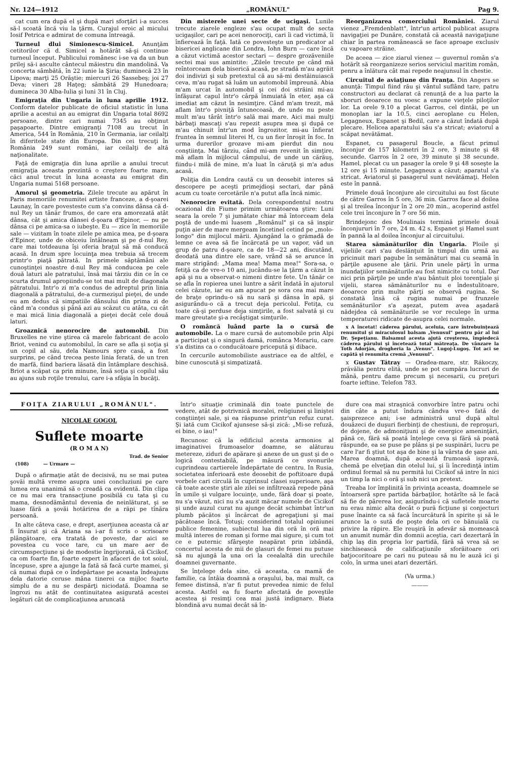Nr. 124—1912 „ROMÂNUL" Pag 9.
cat cum era după el şi după mari sforţări i-a succes să-l scoată încă viu la ţărm. Curajul eroic al micului Iosif Petrica e admirat de comuna întreagă.
Turneul dlui Simionescu-Simicel. Anunţăm cetitorilor că d. Simicel a hotărât să-şi continue turneul început. Publicului românesc i-se va da un bun prilej să-i asculte cântecul măiestru din mandolină. Va concerta sâmbătă, în 22 iunie la Şiria; duminecă 23 în Lipova; marţi 25 Orăştie; miercuri 26 Sassebeş; joi 27 Deva; vineri 28 Haţeg; sâmbătă 29 Hunedoara; dumineca 30 Alba-Iulia şi luni 31 în Cluj.
Emigraţia din Ungaria în luna aprilie 1912. Conform datelor publicate de oficiul statistic în luna aprilie a acestui an au emigrat din Ungaria total 8692 persoane, dintre cari numai 7345 au obţinut paşapoarte. Dintre emigranţi 7108 au trecut în America, 544 în România, 210 în Germania, iar ceilalţi în diferitele state din Europa. Din cei trecuţi în România 249 sunt români, iar ceilalţi de altă naţionalitate.
Faţă de emigraţia din luna aprilie a anului trecut emigraţia aceasta prezintă o creştere foarte mare, căci anul trecut în luna aceasta au emigrat din Ungaria numai 5168 persoane.
Amorul şi geometria. Zilele trecute au apărut în Paris memoriile renumitei artiste franceze, a d-şoarei Launay, în care povesteste cum s'a convins dânsa că d-nul Rey un tânăr frumos, de care era amorezată atât dânsa, cât şi amica dânsei d-şoara d'Epinor, — nu pe dânsa ci pe amica-sa o iubeşte. Eu — zice în memoriile sale — vizitam în toate zilele pe amica mea, pe d-şoara d'Epinor, unde de obiceiu întâlneam şi pe d-nul Rey, care mai totdeauna îşi oferia braţul să mă conducă acasă. In drum spre locuinţa mea trebuia să trecem printr'o piaţă pătrată. In primele săptămâni ale cunoştinţei noastre d-nul Rey mă conducea pe cele două laturi ale patratului, însă mai târziu din ce în ce scurta drumul apropiindu-se tot mai mult de diagonala pătratului. Intr'o zi m'a condus de adreptul prin linia diagonală a pătratului, de-a curmezişul pieţei, de unde eu am dedus că simpatiile dânsului din prima zi de când m'a condus şi până azi au scăzut cu atâta, cu cât e mai mică linia diagonală a pieţei decât cele două laturi.
Groaznică nenorocire de automobil. Din Bruxelles ne vine ştirea că marele fabricant de acolo Briot, venind cu automobilul, în care se afla şi soţia şi un copil al său, dela Namours spre casă, a fost surprins, pe când trecea peste linia ferată, de un tren de marfă, fiind bariera lăsată din întâmplare deschisă. Briot a scăpat ca prin minune, însă soţia şi copilul său au ajuns sub roţile trenului, care i-a sfăşia în bucăţi.
Din misterele unei secte de ucigaşi. Lunile trecute ziarele engleze s'au ocupat mult de secta ucigaşilor, cari pe acei nenorociţi, cari îi cad victimă, îi înfierează în faţă. Iată ce povesteşte un predicator al bisericei anglicane din Londra, Iohn Burn — care încă a căzut victimă acestor sectari — despre grozăveniile sectei mai sus amintite: „Zilele trecute pe când mă reîntorceam dela biserică acasă, pe stradă m'au agrăit doi indivizi şi sub pretextul că au să-mi destăinuiască ceva, m'au rugat să luăm un automobil împreună. Abia m'am urcat în automobil şi cei doi străini mi-au înfăşurat capul într'o cârpă înmuiată în eter, aşa că imediat am căzut în nesimţire. Când m'am trezit, mă aflam într'o pivniţă întunecoasă, de unde nu peste mult m'au târât într'o sală mai mare. Aici mai mulţi bărbaţi mascaţi s'au repezit asupra mea şi după ce m'au chinuit într'un mod îngrozitor, mi-au înfierat fruntea în semnul literei H, cu un fier înroşit în foc. In urma durerilor grozave mi-am pierdut din nou conştiinţa. Mai târziu, când mi-am revenit în simţire, mă aflam în mijlocul câmpului, de unde un cărăuş, fiindu-i milă de mine, m'a luat în căruţă şi m'a adus acasă.
Poliţia din Londra caută cu un deosebit interes să descopere pe aceşti primejdioşi sectari, dar până acum cu toate cercetările n'a putut afla încă nimic.
Nenorocire evitată. Dela corespondentul nostru ocazional din Fiume primim următoarea ştire: Luni seara la orele 7 şi jumătate chiar mă întorceam dela poştă de unde-mi luasem „Românul" şi ca să inspir puţin aier de mare mergeam încetinel cetind pe „molo-longo" din mijlocul mării. Ajungând la o grămadă de lemne ce avea să fie încărcată pe un vapor, văd un grup de patru d-şoare, ca de 18—22 ani, discutând, deodată una dintre ele sare, vrând să se arunce în mare strigând: „Mama mea! Mama mea!" Sora-sa, o fetiţă ca de vre-o 10 ani, jucându-se la ţărm a căzut în apă şi nu a observat-o nimeni dintre fete. Un tânăr ce se afla în ropierea unei luntre a sărit îndată în ajutorul celei căzute, iar eu am apucat pe sora cea mai mare de braţe oprindu-o să nu sară şi dânsa în apă, şi asigurându-o că a trecut deja pericolul. Fetiţa, cu toate că-şi perduse deja simţirile, a fost salvată şi cu mare greutate şi-a recâştigat simţurile.
O româncă luând parte la o cursă de automobile. La o mare cursă de automobile prin Alpi a participat şi o singură damă, românca Morariu, care s'a distins ca o conducătoare pricepută şi dibace.
In cercurile automobiliste austriace ea de altfel, e bine cunoscută şi simpatizată.
Reorganizarea comerciului României. Ziarul vienez „Fremdenblatt", într'un articol publicat asupra navigaţiei pe Dunăre, constată că această navigaţiune chiar în partea românească se face aproape exclusiv cu vapoare străine.
De aceea — zice ziarul vienez — guvernul român s'a hotărît să reorganizeze serios serviciul maritim român, penru a înlătura cât mai repede neajunsul în chestie.
Circuitul de aviaţiune din Franţa. Din Angers se anunţă: Timpul fiind rău şi vântul suflând tare, patru constructori au declarat că renunţă de a lua parte la sboruri deoarece nu voesc a expune vieţele piloţilor lor. La orele 9.10 a plecat Garros, cel dintâi, pe un monoplan iar la 10.5, cinci aeroplane cu Helen, Legagneux, Espanet şi Bedil, care a căzut îndată după plecare. Helicea aparatului său s'a stricat; aviatorul a scăpat nevătămat.
Espanet, cu pasagerul Boucle, a făcut primul înconjur de 157 kilometri în 2 ore, 3 minute şi 48 secunde. Garros în 2 ore, 39 minute şi 38 secunde. Hamel, plecat cu un pasager la orele 9 şi 48 soseşte la 12 ore şi 15 minute. Legagneux a căzut; aparatul s'a stricat. Aviatorul şi pasagerul sunt nevătămaţi. Helen este în pannă.
Primele două înconjure ale circuitului au fost făcute de către Garros în 5 ore, 36 min. Garros face al doilea şi al treilea înconjur în 2 ore 20 min., acoperind astfel cele trei înconjure în 7 ore 56 min.
Brindejonc des Moulinais termină primele două înconjururi în 7 ore, 24 m. 42 s, Espanet şi Hamel sunt în pannă la al doilea înconjur al circuitului.
Starea sămănăturilor din Ungaria. Ploile şi vijeliile cari s'au deslănţuit în timpul din urmă au pricinuit mari pagube în semănături mai cu seamă în părţile apusene ale ţării. Prin unele părţi în urma inundaţiilor semănăturile au fost nimicite cu totul. Dar nici prin părţile pe unde n'au bântuit ploi torenţiale şi vijelii, starea sămănăturilor nu e îndestulitoare, deoarece prin multe părţi se observă rugina. Se constată însă că rugina numai pe frunzele semănăturilor s'a aşezat, putem avea aşadară nădejdea că semănăturile se vor reculege în urma temperaturei ridicate de-asupra celei normale.
x A încetat! căderea părului, aceluia, care întrebuinţează renumitul şi miraculosul balsam „Venusul" pentru păr al lui Dr. Şepeţianu. Balsamul acesta ajută creşterea, împiedecă căderea părului şi încetează total mătreaţa. De vânzare la Toth Adorján, drogheria la „Venus". Lugoj-Lugoş. Tot aci se capătă şi renumita cremă „Venusul".
x Gustav Tátray — Oradea-mare, str. Rákoczy, prăvălia pentru elită, unde se pot cumpăra lucruri de mână, pentru dame precum şi necesarii, cu preţuri foarte ieftine. Telefon 783.
FOIŢA ZIARULUI „ROMÂNUL".
NICOLAE GOGOL
Suflete moarte
(R O M A N)
Trad. de Senior
(108) — Urmare —
După o afirmaţie atât de decisivă, nu se mai putea şovăi multă vreme asupra unei concluziuni pe care lumea era unanimă să o creadă ca evidentă. Din clipa ce nu mai era transacţiune posibilă cu tata şi cu mama, desnodământul devenia de neinlăturat, şi se luase fără a şovăi hotărirea de a răpi pe tînăra persoană.
In alte câteva case, e drept, aserţiunea aceasta că ar fi însurat şi că Ariana sa i-ar fi scris o scrisoare plângătoare, era tratată de poveste, dar aici se povestea cu voce tare, cu un mare aer de circumspecţiune şi de modestie îngrijorată, că Cicikof, ca om foarte fin, foarte expert în afaceri de tot soiul, începuse, spre a ajunge la fată să facă curte mamei, şi că numai după ce o îndepărtase pe aceasta îndeajuns dela datorie ceruse mâna tinerei ca mijloc foarte simplu de a nu se despărţi niciodată. Doamna se îngrozi nu atât de continuitatea asigurată acestei legături cât de complicaţiunea aruncată
într'o situaţie criminală din toate punctele de vedere, atât de potrivnică moralei, religiunei şi liniştei conştiinţei sale, şi ea răspunse printr'un refuz curat. Şi iată cum Cicikof ajunsese să-şi zică: „Mi-se refuză, ei bine, o iau!"
Recunosc că la edificiul acesta armonios al imaginativei frumoaselor doamne, se alăturau metereze, ziduri de apărare şi anexe de un gust şi de o logică contestabilă, pe măsură ce svonurile cuprindeau cartierele îndepărtate de centru. In Rusia, societatea inferioară este deosebit de poftitoare după vorbele cari circulă în cuprinsul clasei superioare, aşa că toate aceste ştiri ale zilei se infiltrează repede până în umile şi vulgare locuinţe, unde, fără doar şi poate, nu s'a văzut, nici nu s'a auzit măcar numele de Cicikof şi unde auzul curat nu ajunge decât schimbat într'un plumb păcătos şi încărcat de agregaţiuni şi mai păcătoase încă. Totuşi; considerind totalul opiniunei publice femenine, subiectul lua din oră în oră mai multă interes de roman şi forme mai sigure, şi cum tot ce e puternic sfârşeşte neapărat prin izbândă, concertul acesta de mii de glasuri de femei nu putuse să nu ajungă la una ori la ceealaltă din urechile doamnei guvernante.
Se înţelege dela sine, că aceasta, ca mamă de familie, ca întâia doamnă a oraşului, ba, mai mult, ca femee distinsă, n'ar fi putut prevedea nimic de felul acesta. Astfel ea fu foarte afectată de poveştile acestea şi resimţi cea mai justă indignare. Biata blondină avu numai decât să în-
dure cea mai straşnică convorbire între patru ochi din câte a putut îndura cândva vre-o fată de şaisprezece ani; i-se administră unul după altul douăzeci de duşuri fierbinţi de chestiuni, de reproşuri, de dojene, de admoniţiuni şi de energice ameninţări, până ce, fără să poată înţelege ceva şi fără să poată răspunde, ea se puse pe plâns şi pe suspinări, lucru pe care l'ar fi ştiut tot aşa de bine şi la vârsta de şase ani. Marea doamnă, după această frumoasă ispravă, chemă pe elveţian din otelul lui, şi îi încredinţă intim ordinul formal să nu permită lui Cicikof să intre în nici un timp la nici o oră şi sub nici un pretext.
Treaba lor împlinită în privinţa aceasta, doamnele se întoarseră spre partida bărbaţilor, hotărîte să le facă să fie de părerea lor, asigurîndu-i că sufletele moarte nu erau nimic alta decât o pură ficţiune şi conjecturi puse înainte ca să facă încurcătură în spirite şi să le arunce la o sută de poşte dela ori ce bănuială cu privire la răpire. Ele reuşiră în adevăr să momească un anumit număr din domnii aceştia, cari dezertară în chip laş din propria lor partidă, fără să vrea să se sinchisească de calificaţiunile sforăitoare ori batjocoritoare pe cari nu puteau să nu le auză ici şi colo, în urma unei atari dezertări.
(Va urma.)
———